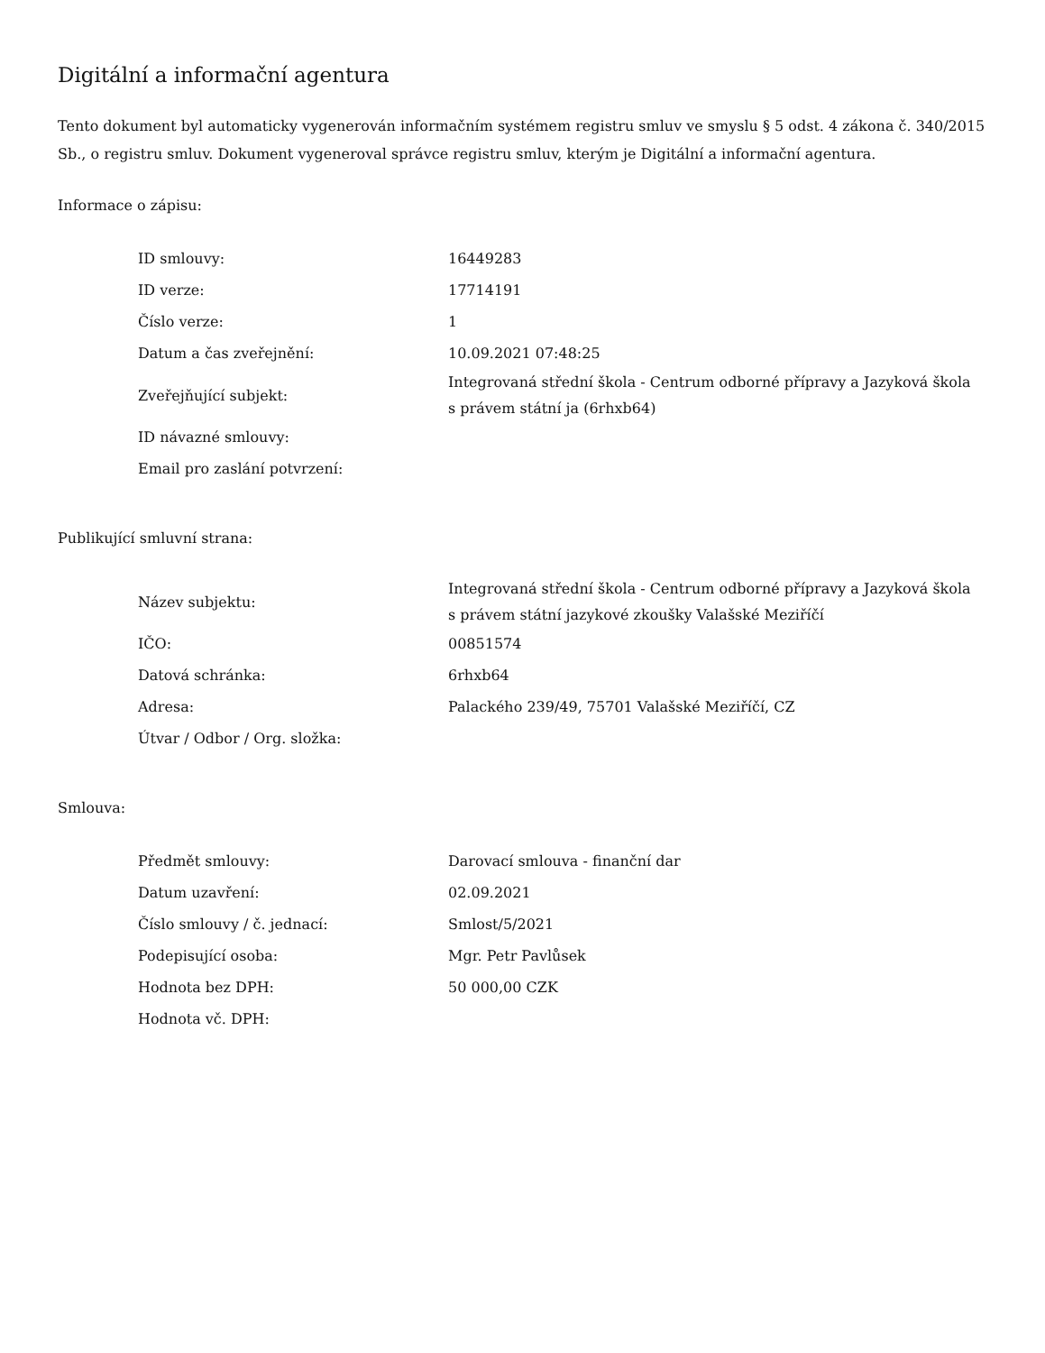Digitální a informační agentura
Tento dokument byl automaticky vygenerován informačním systémem registru smluv ve smyslu § 5 odst. 4 zákona č. 340/2015 Sb., o registru smluv. Dokument vygeneroval správce registru smluv, kterým je Digitální a informační agentura.
Informace o zápisu:
| ID smlouvy: | 16449283 |
| ID verze: | 17714191 |
| Číslo verze: | 1 |
| Datum a čas zveřejnění: | 10.09.2021 07:48:25 |
| Zveřejňující subjekt: | Integrovaná střední škola - Centrum odborné přípravy a Jazyková škola s právem státní ja (6rhxb64) |
| ID návazné smlouvy: | |
| Email pro zaslání potvrzení: | |
Publikující smluvní strana:
| Název subjektu: | Integrovaná střední škola - Centrum odborné přípravy a Jazyková škola s právem státní jazykové zkoušky Valašské Meziříčí |
| IČO: | 00851574 |
| Datová schránka: | 6rhxb64 |
| Adresa: | Palackého 239/49, 75701 Valašské Meziříčí, CZ |
| Útvar / Odbor / Org. složka: | |
Smlouva:
| Předmět smlouvy: | Darovací smlouva - finanční dar |
| Datum uzavření: | 02.09.2021 |
| Číslo smlouvy / č. jednací: | Smlost/5/2021 |
| Podepisující osoba: | Mgr. Petr Pavlůsek |
| Hodnota bez DPH: | 50 000,00 CZK |
| Hodnota vč. DPH: | |